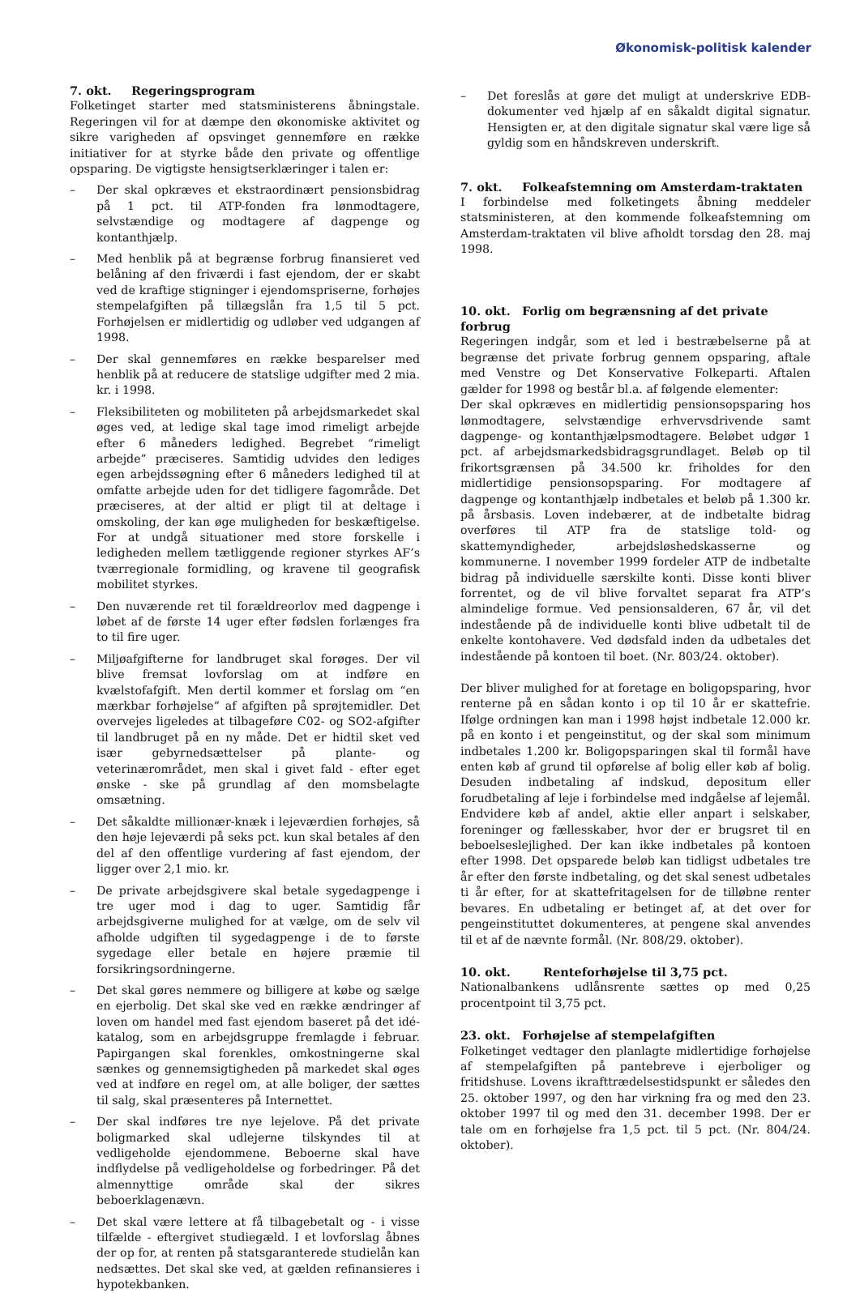Økonomisk-politisk kalender
7. okt. Regeringsprogram
Folketinget starter med statsministerens åbningstale. Regeringen vil for at dæmpe den økonomiske aktivitet og sikre varigheden af opsvinget gennemføre en række initiativer for at styrke både den private og offentlige opsparing. De vigtigste hensigtserklæringer i talen er:
– Der skal opkræves et ekstraordinært pensionsbidrag på 1 pct. til ATP-fonden fra lønmodtagere, selvstændige og modtagere af dagpenge og kontanthjælp.
– Med henblik på at begrænse forbrug finansieret ved belåning af den friværdi i fast ejendom, der er skabt ved de kraftige stigninger i ejendomspriserne, forhøjes stempelafgiften på tillægslån fra 1,5 til 5 pct. Forhøjelsen er midlertidig og udløber ved udgangen af 1998.
– Der skal gennemføres en række besparelser med henblik på at reducere de statslige udgifter med 2 mia. kr. i 1998.
– Fleksibiliteten og mobiliteten på arbejdsmarkedet skal øges ved, at ledige skal tage imod rimeligt arbejde efter 6 måneders ledighed. Begrebet “rimeligt arbejde” præciseres. Samtidig udvides den lediges egen arbejdssøgning efter 6 måneders ledighed til at omfatte arbejde uden for det tidligere fagområde. Det præciseres, at der altid er pligt til at deltage i omskoling, der kan øge muligheden for beskæftigelse. For at undgå situationer med store forskelle i ledigheden mellem tætliggende regioner styrkes AF’s tværregionale formidling, og kravene til geografisk mobilitet styrkes.
– Den nuværende ret til forældreorlov med dagpenge i løbet af de første 14 uger efter fødslen forlænges fra to til fire uger.
– Miljøafgifterne for landbruget skal forøges. Der vil blive fremsat lovforslag om at indføre en kvælstofafgift. Men dertil kommer et forslag om “en mærkbar forhøjelse” af afgiften på sprøjtemidler. Det overvejes ligeledes at tilbageføre C02- og SO2-afgifter til landbruget på en ny måde. Det er hidtil sket ved især gebyrnedsættelser på plante- og veterinærområdet, men skal i givet fald - efter eget ønske - ske på grundlag af den momsbelagte omsætning.
– Det såkaldte millionær-knæk i lejeværdien forhøjes, så den høje lejeværdi på seks pct. kun skal betales af den del af den offentlige vurdering af fast ejendom, der ligger over 2,1 mio. kr.
– De private arbejdsgivere skal betale sygedagpenge i tre uger mod i dag to uger. Samtidig får arbejdsgiverne mulighed for at vælge, om de selv vil afholde udgiften til sygedagpenge i de to første sygedage eller betale en højere præmie til forsikringsordningerne.
– Det skal gøres nemmere og billigere at købe og sælge en ejerbolig. Det skal ske ved en række ændringer af loven om handel med fast ejendom baseret på det idé-katalog, som en arbejdsgruppe fremlagde i februar. Papirgangen skal forenkles, omkostningerne skal sænkes og gennemsigtigheden på markedet skal øges ved at indføre en regel om, at alle boliger, der sættes til salg, skal præsenteres på Internettet.
– Der skal indføres tre nye lejelove. På det private boligmarked skal udlejerne tilskyndes til at vedligeholde ejendommene. Beboerne skal have indflydelse på vedligeholdelse og forbedringer. På det almennyttige område skal der sikres beboerklagenævn.
– Det skal være lettere at få tilbagebetalt og - i visse tilfælde - eftergivet studiegæld. I et lovforslag åbnes der op for, at renten på statsgaranterede studielån kan nedsættes. Det skal ske ved, at gælden refinansieres i hypotekbanken.
– Det foreslås at gøre det muligt at underskrive EDB-dokumenter ved hjælp af en såkaldt digital signatur. Hensigten er, at den digitale signatur skal være lige så gyldig som en håndskreven underskrift.
7. okt. Folkeafstemning om Amsterdam-traktaten
I forbindelse med folketingets åbning meddeler statsministeren, at den kommende folkeafstemning om Amsterdam-traktaten vil blive afholdt torsdag den 28. maj 1998.
10. okt. Forlig om begrænsning af det private forbrug
Regeringen indgår, som et led i bestræbelserne på at begrænse det private forbrug gennem opsparing, aftale med Venstre og Det Konservative Folkeparti. Aftalen gælder for 1998 og består bl.a. af følgende elementer:
Der skal opkræves en midlertidig pensionsopsparing hos lønmodtagere, selvstændige erhvervsdrivende samt dagpenge- og kontanthjælpsmodtagere. Beløbet udgør 1 pct. af arbejdsmarkedsbidragsgrundlaget. Beløb op til frikortsgrænsen på 34.500 kr. friholdes for den midlertidige pensionsopsparing. For modtagere af dagpenge og kontanthjælp indbetales et beløb på 1.300 kr. på årsbasis. Loven indebærer, at de indbetalte bidrag overføres til ATP fra de statslige told- og skattemyndigheder, arbejdsløshedskasserne og kommunerne. I november 1999 fordeler ATP de indbetalte bidrag på individuelle særskilte konti. Disse konti bliver forrentet, og de vil blive forvaltet separat fra ATP’s almindelige formue. Ved pensionsalderen, 67 år, vil det indestående på de individuelle konti blive udbetalt til de enkelte kontohavere. Ved dødsfald inden da udbetales det indestående på kontoen til boet. (Nr. 803/24. oktober).
Der bliver mulighed for at foretage en boligopsparing, hvor renterne på en sådan konto i op til 10 år er skattefrie. Ifølge ordningen kan man i 1998 højst indbetale 12.000 kr. på en konto i et pengeinstitut, og der skal som minimum indbetales 1.200 kr. Boligopsparingen skal til formål have enten køb af grund til opførelse af bolig eller køb af bolig. Desuden indbetaling af indskud, depositum eller forudbetaling af leje i forbindelse med indgåelse af lejemål. Endvidere køb af andel, aktie eller anpart i selskaber, foreninger og fællesskaber, hvor der er brugsret til en beboelseslejlighed. Der kan ikke indbetales på kontoen efter 1998. Det opsparede beløb kan tidligst udbetales tre år efter den første indbetaling, og det skal senest udbetales ti år efter, for at skattefritagelsen for de tilløbne renter bevares. En udbetaling er betinget af, at det over for pengeinstituttet dokumenteres, at pengene skal anvendes til et af de nævnte formål. (Nr. 808/29. oktober).
10. okt. Renteforhøjelse til 3,75 pct.
Nationalbankens udlånsrente sættes op med 0,25 procentpoint til 3,75 pct.
23. okt. Forhøjelse af stempelafgiften
Folketinget vedtager den planlagte midlertidige forhøjelse af stempelafgiften på pantebreve i ejerboliger og fritidshuse. Lovens ikrafttrædelsestidspunkt er således den 25. oktober 1997, og den har virkning fra og med den 23. oktober 1997 til og med den 31. december 1998. Der er tale om en forhøjelse fra 1,5 pct. til 5 pct. (Nr. 804/24. oktober).